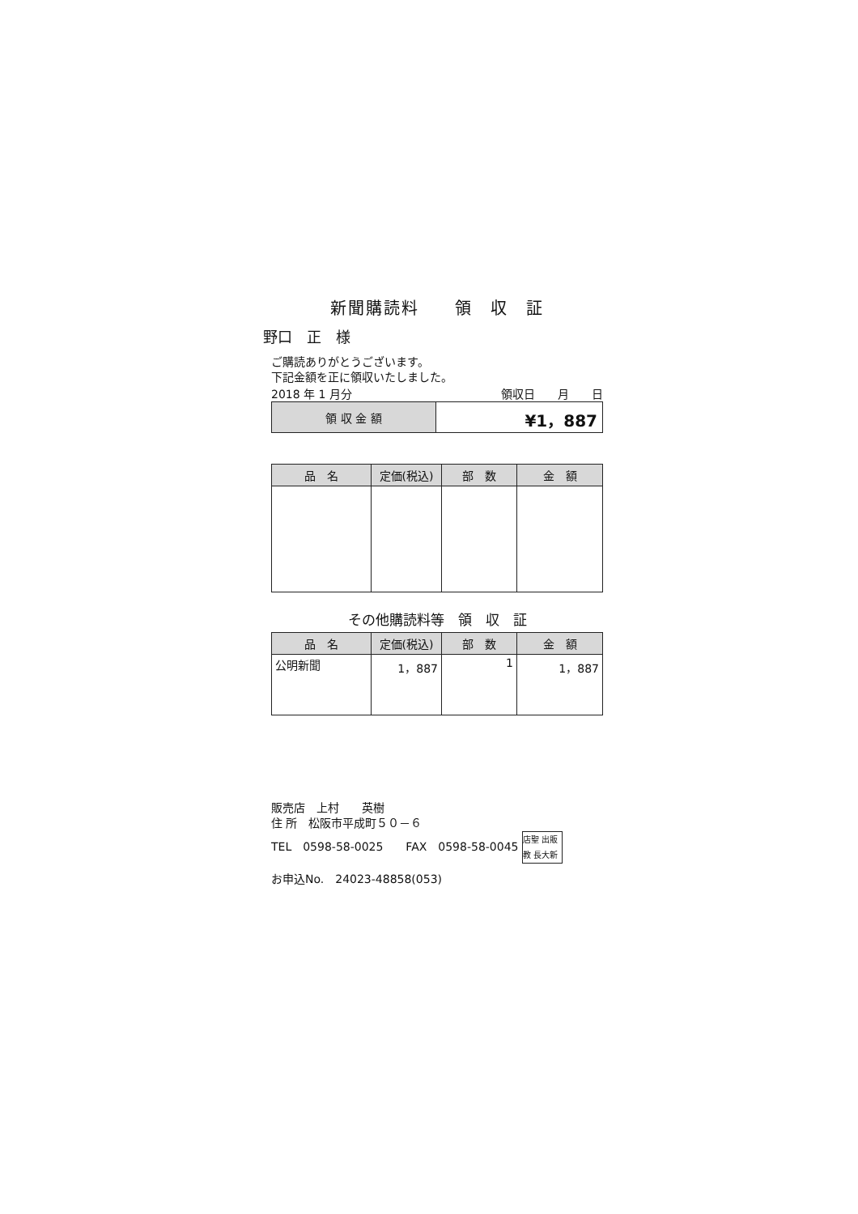新聞購読料　　領　収　証
野口　正　様
ご購読ありがとうございます。
下記金額を正に領収いたしました。
2018 年 1 月分 領収日　　月　　日
| 領 収 金 額 | ¥1，887 |
| 品 名 | 定価(税込) | 部 数 | 金 額 |
| --- | --- | --- | --- |
その他購読料等　領　収　証
| 品 名 | 定価(税込) | 部 数 | 金 額 |
| --- | --- | --- | --- |
| 公明新聞 | 1，887 | 1 | 1，887 |
販売店　上村　　英樹
住 所　松阪市平成町５０－６
TEL　0598-58-0025　　FAX　0598-58-0045 店聖 出販教 長大新
お申込No.　24023-48858(053)